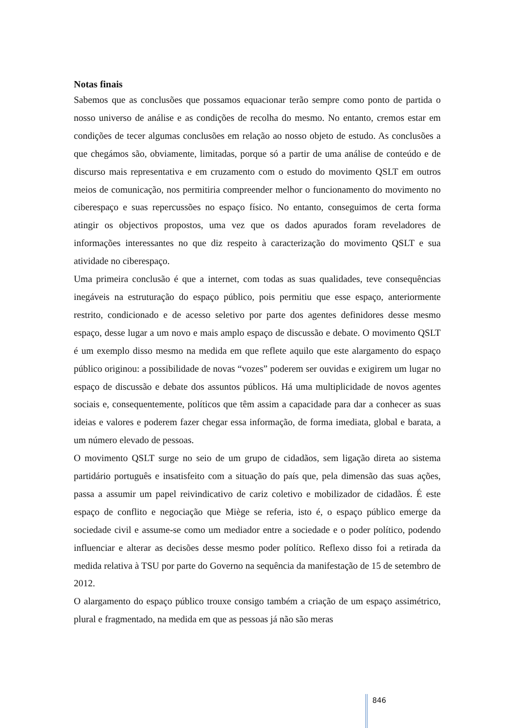Notas finais
Sabemos que as conclusões que possamos equacionar terão sempre como ponto de partida o nosso universo de análise e as condições de recolha do mesmo. No entanto, cremos estar em condições de tecer algumas conclusões em relação ao nosso objeto de estudo. As conclusões a que chegámos são, obviamente, limitadas, porque só a partir de uma análise de conteúdo e de discurso mais representativa e em cruzamento com o estudo do movimento QSLT em outros meios de comunicação, nos permitiria compreender melhor o funcionamento do movimento no ciberespaço e suas repercussões no espaço físico. No entanto, conseguimos de certa forma atingir os objectivos propostos, uma vez que os dados apurados foram reveladores de informações interessantes no que diz respeito à caracterização do movimento QSLT e sua atividade no ciberespaço.
Uma primeira conclusão é que a internet, com todas as suas qualidades, teve consequências inegáveis na estruturação do espaço público, pois permitiu que esse espaço, anteriormente restrito, condicionado e de acesso seletivo por parte dos agentes definidores desse mesmo espaço, desse lugar a um novo e mais amplo espaço de discussão e debate. O movimento QSLT é um exemplo disso mesmo na medida em que reflete aquilo que este alargamento do espaço público originou: a possibilidade de novas “vozes” poderem ser ouvidas e exigirem um lugar no espaço de discussão e debate dos assuntos públicos. Há uma multiplicidade de novos agentes sociais e, consequentemente, políticos que têm assim a capacidade para dar a conhecer as suas ideias e valores e poderem fazer chegar essa informação, de forma imediata, global e barata, a um número elevado de pessoas.
O movimento QSLT surge no seio de um grupo de cidadãos, sem ligação direta ao sistema partidário português e insatisfeito com a situação do país que, pela dimensão das suas ações, passa a assumir um papel reivindicativo de cariz coletivo e mobilizador de cidadãos. É este espaço de conflito e negociação que Miège se referia, isto é, o espaço público emerge da sociedade civil e assume-se como um mediador entre a sociedade e o poder político, podendo influenciar e alterar as decisões desse mesmo poder político. Reflexo disso foi a retirada da medida relativa à TSU por parte do Governo na sequência da manifestação de 15 de setembro de 2012.
O alargamento do espaço público trouxe consigo também a criação de um espaço assimétrico, plural e fragmentado, na medida em que as pessoas já não são meras
846